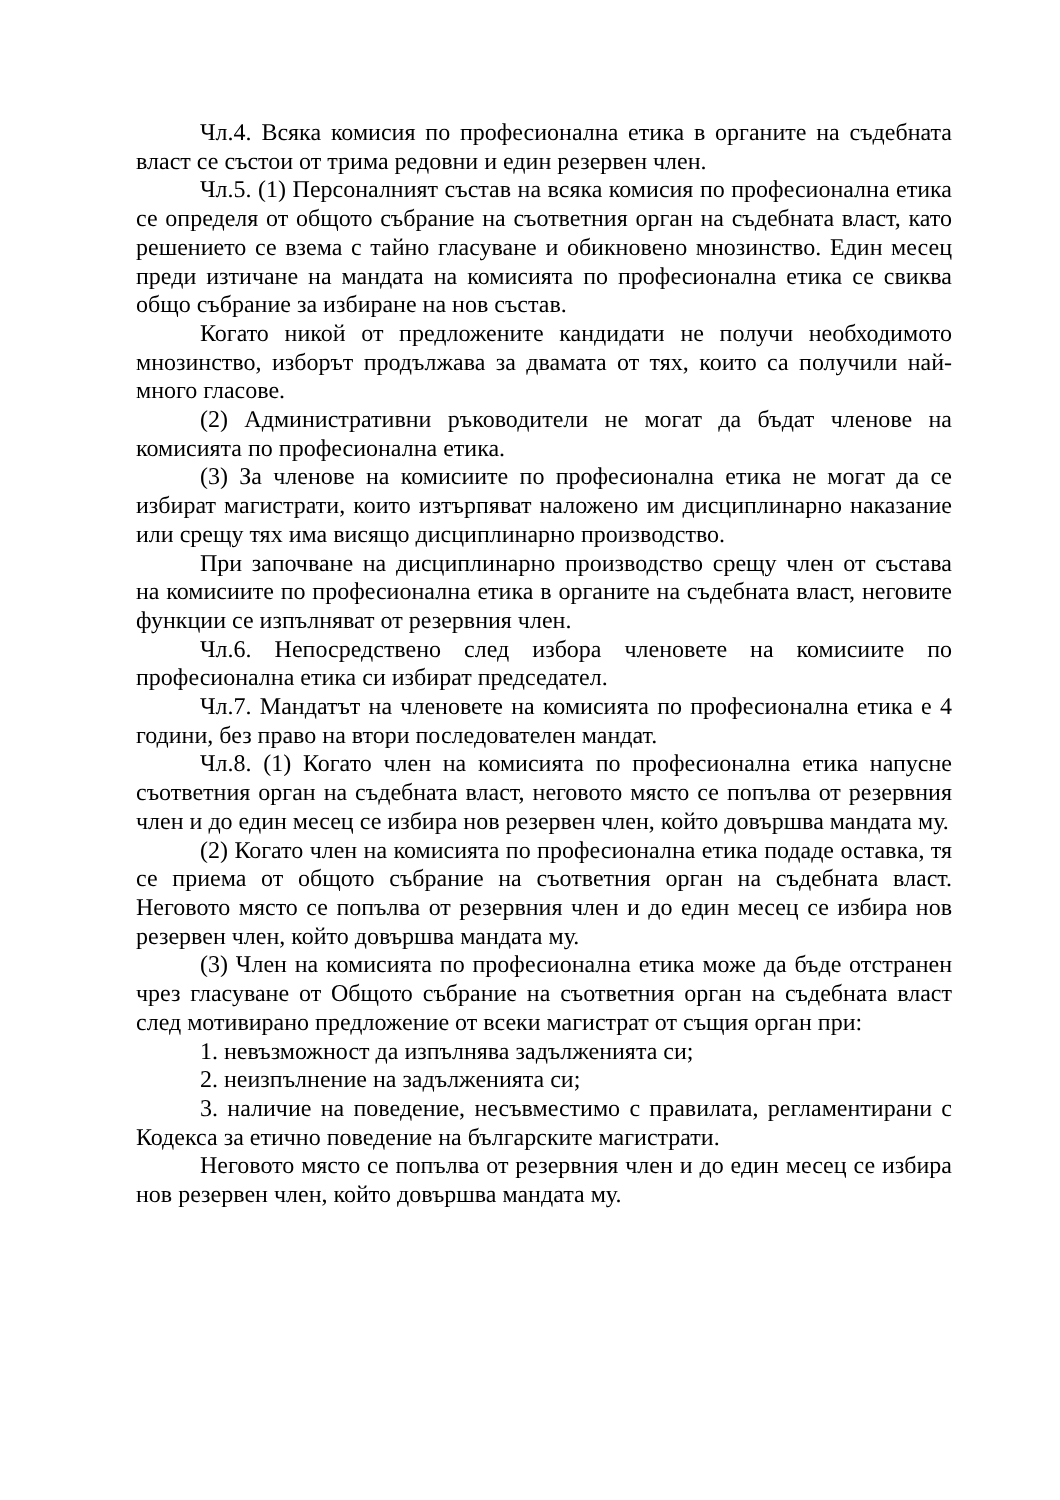Чл.4. Всяка комисия по професионална етика в органите на съдебната власт се състои от трима редовни и един резервен член.
Чл.5. (1) Персоналният състав на всяка комисия по професионална етика се определя от общото събрание на съответния орган на съдебната власт, като решението се взема с тайно гласуване и обикновено мнозинство. Един месец преди изтичане на мандата на комисията по професионална етика се свиква общо събрание за избиране на нов състав.
Когато никой от предложените кандидати не получи необходимото мнозинство, изборът продължава за двамата от тях, които са получили най-много гласове.
(2) Административни ръководители не могат да бъдат членове на комисията по професионална етика.
(3) За членове на комисиите по професионална етика не могат да се избират магистрати, които изтърпяват наложено им дисциплинарно наказание или срещу тях има висящо дисциплинарно производство.
При започване на дисциплинарно производство срещу член от състава на комисиите по професионална етика в органите на съдебната власт, неговите функции се изпълняват от резервния член.
Чл.6. Непосредствено след избора членовете на комисиите по професионална етика си избират председател.
Чл.7. Мандатът на членовете на комисията по професионална етика е 4 години, без право на втори последователен мандат.
Чл.8. (1) Когато член на комисията по професионална етика напусне съответния орган на съдебната власт, неговото място се попълва от резервния член и до един месец се избира нов резервен член, който довършва мандата му.
(2) Когато член на комисията по професионална етика подаде оставка, тя се приема от общото събрание на съответния орган на съдебната власт. Неговото място се попълва от резервния член и до един месец се избира нов резервен член, който довършва мандата му.
(3) Член на комисията по професионална етика може да бъде отстранен чрез гласуване от Общото събрание на съответния орган на съдебната власт след мотивирано предложение от всеки магистрат от същия орган при:
1. невъзможност да изпълнява задълженията си;
2. неизпълнение на задълженията си;
3. наличие на поведение, несъвместимо с правилата, регламентирани с Кодекса за етично поведение на българските магистрати.
Неговото място се попълва от резервния член и до един месец се избира нов резервен член, който довършва мандата му.